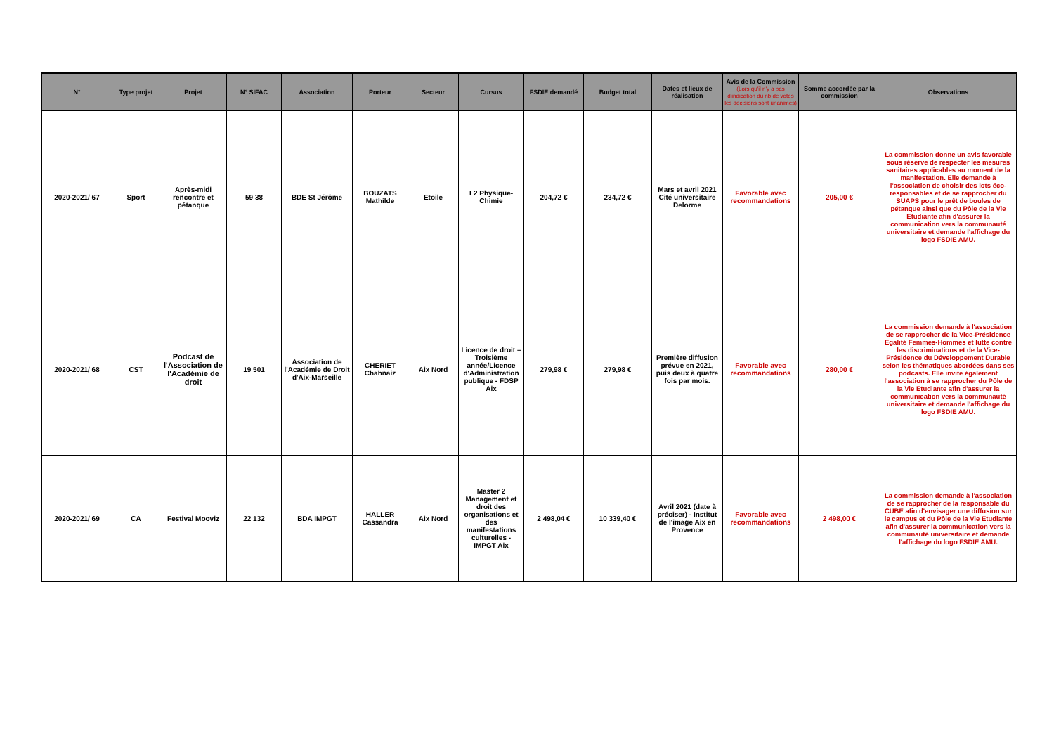| N° | Type projet | Projet | N° SIFAC | Association | Porteur | Secteur | Cursus | FSDIE demandé | Budget total | Dates et lieux de réalisation | Avis de la Commission (Lors qu'il n'y a pas d'indication du nb de votes les décisions sont unanimes) | Somme accordée par la commission | Observations |
| --- | --- | --- | --- | --- | --- | --- | --- | --- | --- | --- | --- | --- | --- |
| 2020-2021/ 67 | Sport | Après-midi rencontre et pétanque | 59 38 | BDE St Jérôme | BOUZATS Mathilde | Etoile | L2 Physique-Chimie | 204,72 € | 234,72 € | Mars et avril 2021 Cité universitaire Delorme | Favorable avec recommandations | 205,00 € | La commission donne un avis favorable sous réserve de respecter les mesures sanitaires applicables au moment de la manifestation. Elle demande à l'association de choisir des lots éco-responsables et de se rapprocher du SUAPS pour le prêt de boules de pétanque ainsi que du Pôle de la Vie Etudiante afin d'assurer la communication vers la communauté universitaire et demande l'affichage du logo FSDIE AMU. |
| 2020-2021/ 68 | CST | Podcast de l'Association de l'Académie de droit | 19 501 | Association de l'Académie de Droit d'Aix-Marseille | CHERIET Chahnaiz | Aix Nord | Licence de droit – Troisième année/Licence d'Administration publique - FDSP Aix | 279,98 € | 279,98 € | Première diffusion prévue en 2021, puis deux à quatre fois par mois. | Favorable avec recommandations | 280,00 € | La commission demande à l'association de se rapprocher de la Vice-Présidence Egalité Femmes-Hommes et lutte contre les discriminations et de la Vice-Présidence du Développement Durable selon les thématiques abordées dans ses podcasts. Elle invite également l'association à se rapprocher du Pôle de la Vie Etudiante afin d'assurer la communication vers la communauté universitaire et demande l'affichage du logo FSDIE AMU. |
| 2020-2021/ 69 | CA | Festival Mooviz | 22 132 | BDA IMPGT | HALLER Cassandra | Aix Nord | Master 2 Management et droit des organisations et des manifestations culturelles - IMPGT Aix | 2 498,04 € | 10 339,40 € | Avril 2021 (date à préciser) - Institut de l'image Aix en Provence | Favorable avec recommandations | 2 498,00 € | La commission demande à l'association de se rapprocher de la responsable du CUBE afin d'envisager une diffusion sur le campus et du Pôle de la Vie Etudiante afin d'assurer la communication vers la communauté universitaire et demande l'affichage du logo FSDIE AMU. |